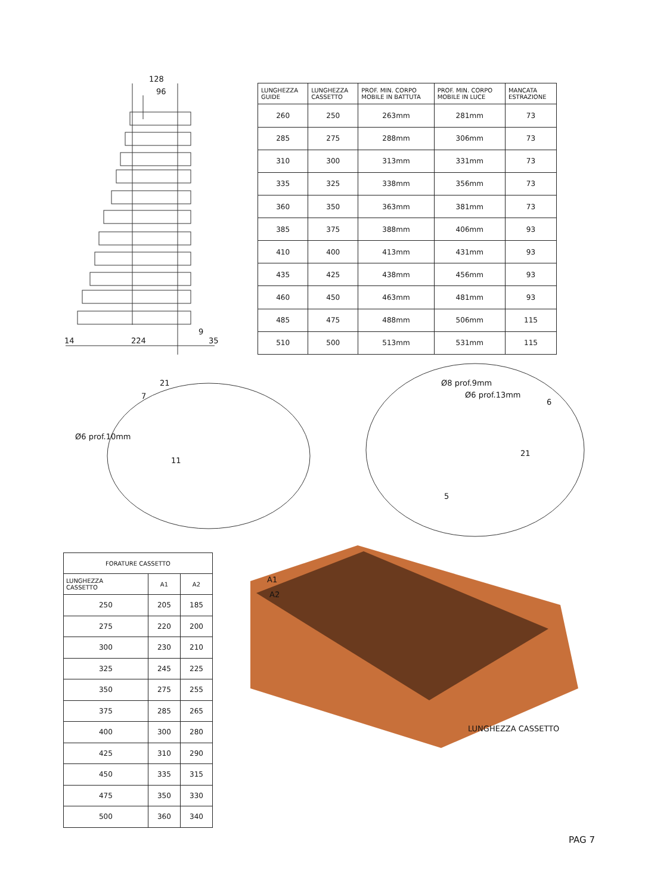128
96
14 224
9
35
| LUNGHEZZA GUIDE | LUNGHEZZA CASSETTO | PROF. MIN. CORPO MOBILE IN BATTUTA | PROF. MIN. CORPO MOBILE IN LUCE | MANCATA ESTRAZIONE |
| --- | --- | --- | --- | --- |
| 260 | 250 | 263mm | 281mm | 73 |
| 285 | 275 | 288mm | 306mm | 73 |
| 310 | 300 | 313mm | 331mm | 73 |
| 335 | 325 | 338mm | 356mm | 73 |
| 360 | 350 | 363mm | 381mm | 73 |
| 385 | 375 | 388mm | 406mm | 93 |
| 410 | 400 | 413mm | 431mm | 93 |
| 435 | 425 | 438mm | 456mm | 93 |
| 460 | 450 | 463mm | 481mm | 93 |
| 485 | 475 | 488mm | 506mm | 115 |
| 510 | 500 | 513mm | 531mm | 115 |
Ø6 prof.10mm
21
7
11
Ø8 prof.9mm
Ø6 prof.13mm
6
21
5
A1
A2
LUNGHEZZA CASSETTO
| FORATURE CASSETTO | | |
| --- | --- | --- |
| LUNGHEZZA CASSETTO | A1 | A2 |
| 250 | 205 | 185 |
| 275 | 220 | 200 |
| 300 | 230 | 210 |
| 325 | 245 | 225 |
| 350 | 275 | 255 |
| 375 | 285 | 265 |
| 400 | 300 | 280 |
| 425 | 310 | 290 |
| 450 | 335 | 315 |
| 475 | 350 | 330 |
| 500 | 360 | 340 |
PAG 7